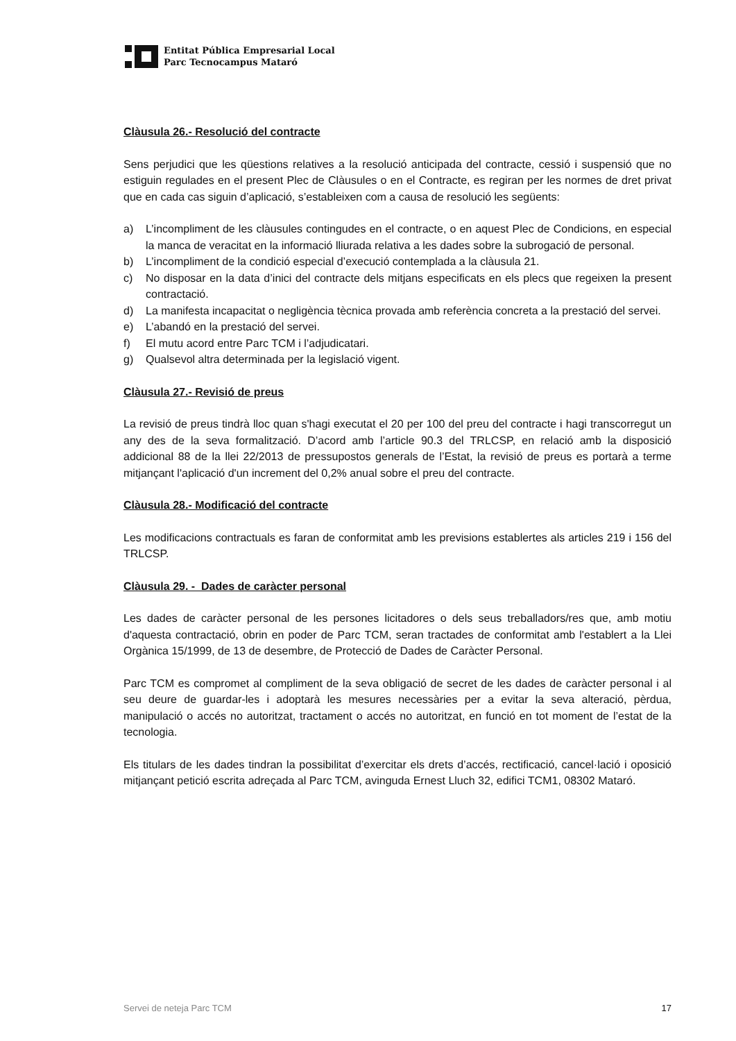Entitat Pública Empresarial Local
Parc Tecnocampus Mataró
Clàusula 26.- Resolució del contracte
Sens perjudici que les qüestions relatives a la resolució anticipada del contracte, cessió i suspensió que no estiguin regulades en el present Plec de Clàusules o en el Contracte, es regiran per les normes de dret privat que en cada cas siguin d’aplicació, s’estableixen com a causa de resolució les següents:
a) L’incompliment de les clàusules contingudes en el contracte, o en aquest Plec de Condicions, en especial la manca de veracitat en la informació lliurada relativa a les dades sobre la subrogació de personal.
b) L’incompliment de la condició especial d’execució contemplada a la clàusula 21.
c) No disposar en la data d’inici del contracte dels mitjans especificats en els plecs que regeixen la present contractació.
d) La manifesta incapacitat o negligència tècnica provada amb referència concreta a la prestació del servei.
e) L’abandó en la prestació del servei.
f) El mutu acord entre Parc TCM i l’adjudicatari.
g) Qualsevol altra determinada per la legislació vigent.
Clàusula 27.- Revisió de preus
La revisió de preus tindrà lloc quan s'hagi executat el 20 per 100 del preu del contracte i hagi transcorregut un any des de la seva formalització. D’acord amb l’article 90.3 del TRLCSP, en relació amb la disposició addicional 88 de la llei 22/2013 de pressupostos generals de l’Estat, la revisió de preus es portarà a terme mitjançant l'aplicació d'un increment del 0,2% anual sobre el preu del contracte.
Clàusula 28.- Modificació del contracte
Les modificacions contractuals es faran de conformitat amb les previsions establertes als articles 219 i 156 del TRLCSP.
Clàusula 29. - Dades de caràcter personal
Les dades de caràcter personal de les persones licitadores o dels seus treballadors/res que, amb motiu d'aquesta contractació, obrin en poder de Parc TCM, seran tractades de conformitat amb l'establert a la Llei Orgànica 15/1999, de 13 de desembre, de Protecció de Dades de Caràcter Personal.
Parc TCM es compromet al compliment de la seva obligació de secret de les dades de caràcter personal i al seu deure de guardar-les i adoptarà les mesures necessàries per a evitar la seva alteració, pèrdua, manipulació o accés no autoritzat, tractament o accés no autoritzat, en funció en tot moment de l’estat de la tecnologia.
Els titulars de les dades tindran la possibilitat d’exercitar els drets d’accés, rectificació, cancel·lació i oposició mitjançant petició escrita adreçada al Parc TCM, avinguda Ernest Lluch 32, edifici TCM1, 08302 Mataró.
Servei de neteja Parc TCM 17